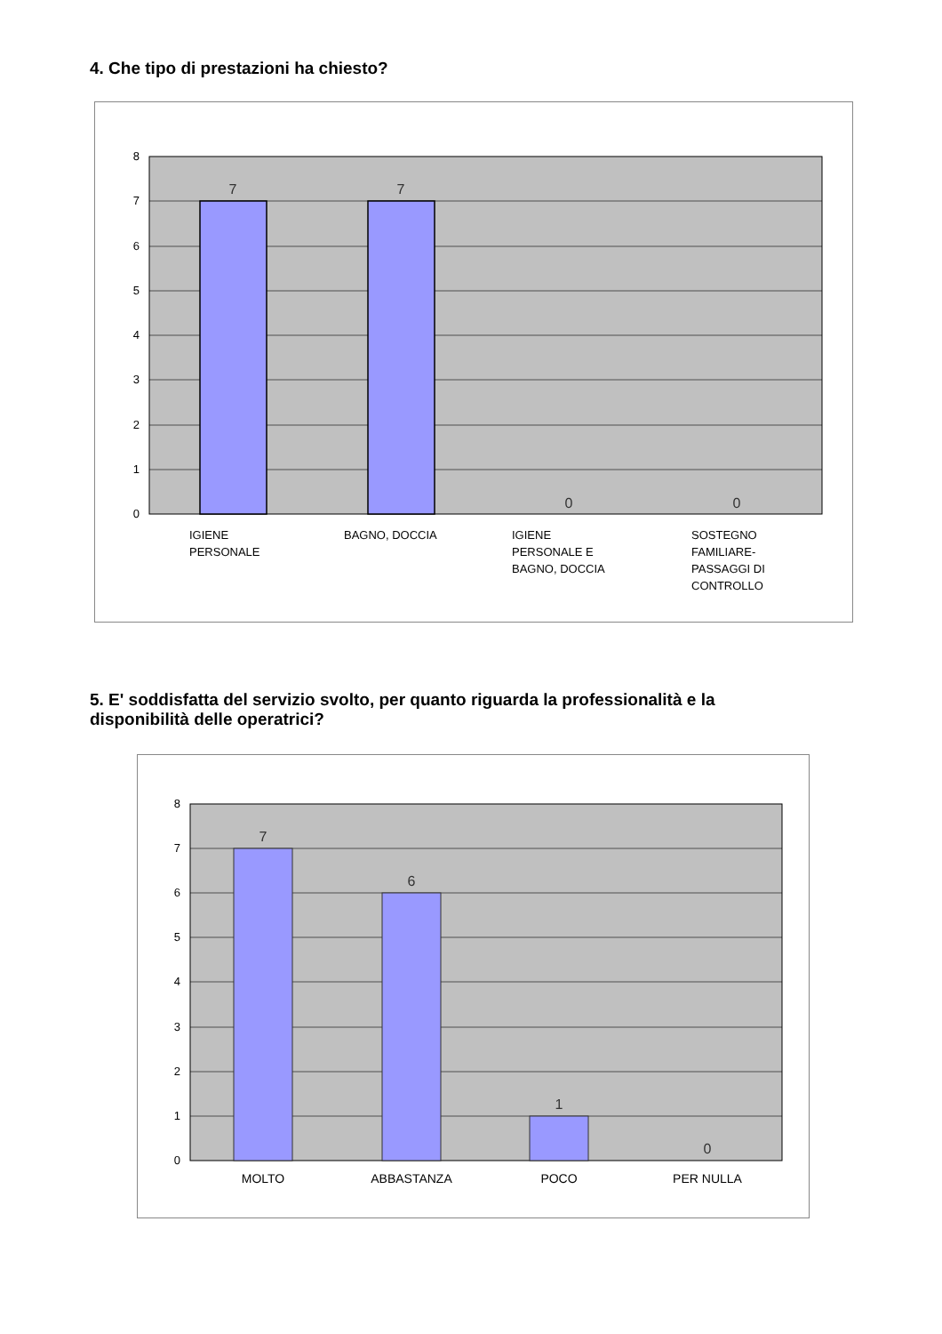4. Che tipo di prestazioni ha chiesto?
0
1
2
3
4
5
6
7
8
7
7
0
0
IGIENE
PERSONALE
BAGNO, DOCCIA
IGIENE
PERSONALE E
BAGNO, DOCCIA
SOSTEGNO
FAMILIARE-
PASSAGGI DI
CONTROLLO
5. E' soddisfatta del servizio svolto, per quanto riguarda la professionalità e la disponibilità delle operatrici?
0
1
2
3
4
5
6
7
8
7
6
1
0
MOLTO
ABBASTANZA
POCO
PER NULLA